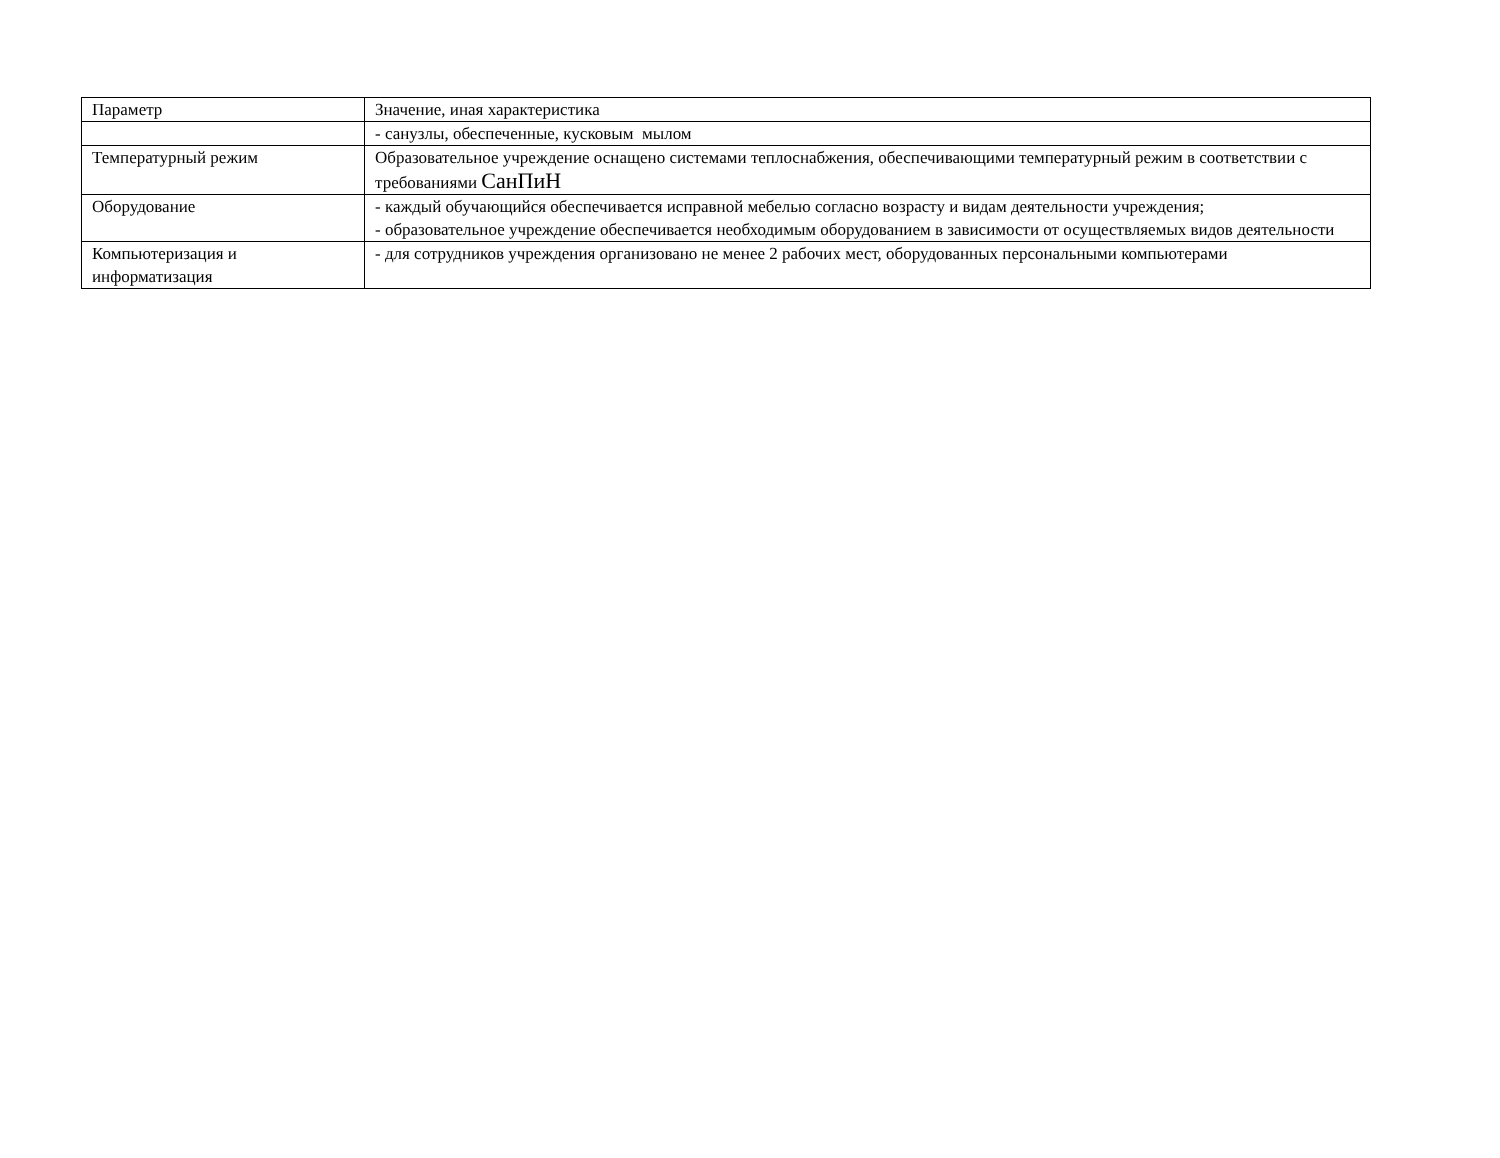| Параметр | Значение, иная характеристика |
| | - санузлы, обеспеченные, кусковым мылом |
| Температурный режим | Образовательное учреждение оснащено системами теплоснабжения, обеспечивающими температурный режим в соответствии с требованиями СанПиН |
| Оборудование | - каждый обучающийся обеспечивается исправной мебелью согласно возрасту и видам деятельности учреждения; - образовательное учреждение обеспечивается необходимым оборудованием в зависимости от осуществляемых видов деятельности |
| Компьютеризация и информатизация | - для сотрудников учреждения организовано не менее 2 рабочих мест, оборудованных персональными компьютерами |